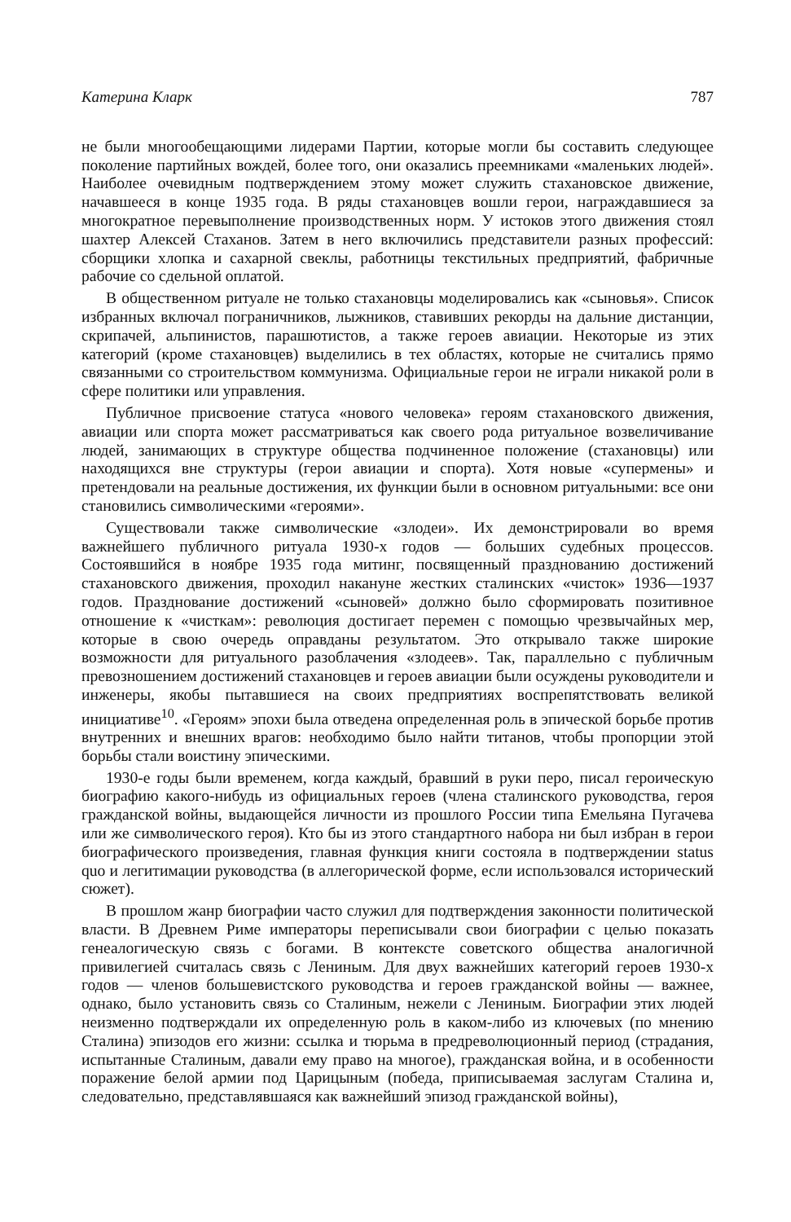Катерина Кларк 787
не были многообещающими лидерами Партии, которые могли бы составить следующее поколение партийных вождей, более того, они оказались преемниками «маленьких людей». Наиболее очевидным подтверждением этому может служить стахановское движение, начавшееся в конце 1935 года. В ряды стахановцев вошли герои, награждавшиеся за многократное перевыполнение производственных норм. У истоков этого движения стоял шахтер Алексей Стаханов. Затем в него включились представители разных профессий: сборщики хлопка и сахарной свеклы, работницы текстильных предприятий, фабричные рабочие со сдельной оплатой.
В общественном ритуале не только стахановцы моделировались как «сыновья». Список избранных включал пограничников, лыжников, ставивших рекорды на дальние дистанции, скрипачей, альпинистов, парашютистов, а также героев авиации. Некоторые из этих категорий (кроме стахановцев) выделились в тех областях, которые не считались прямо связанными со строительством коммунизма. Официальные герои не играли никакой роли в сфере политики или управления.
Публичное присвоение статуса «нового человека» героям стахановского движения, авиации или спорта может рассматриваться как своего рода ритуальное возвеличивание людей, занимающих в структуре общества подчиненное положение (стахановцы) или находящихся вне структуры (герои авиации и спорта). Хотя новые «супермены» и претендовали на реальные достижения, их функции были в основном ритуальными: все они становились символическими «героями».
Существовали также символические «злодеи». Их демонстрировали во время важнейшего публичного ритуала 1930-х годов — больших судебных процессов. Состоявшийся в ноябре 1935 года митинг, посвященный празднованию достижений стахановского движения, проходил накануне жестких сталинских «чисток» 1936—1937 годов. Празднование достижений «сыновей» должно было сформировать позитивное отношение к «чисткам»: революция достигает перемен с помощью чрезвычайных мер, которые в свою очередь оправданы результатом. Это открывало также широкие возможности для ритуального разоблачения «злодеев». Так, параллельно с публичным превозношением достижений стахановцев и героев авиации были осуждены руководители и инженеры, якобы пытавшиеся на своих предприятиях воспрепятствовать великой инициативе<sup>10</sup>. «Героям» эпохи была отведена определенная роль в эпической борьбе против внутренних и внешних врагов: необходимо было найти титанов, чтобы пропорции этой борьбы стали воистину эпическими.
1930-е годы были временем, когда каждый, бравший в руки перо, писал героическую биографию какого-нибудь из официальных героев (члена сталинского руководства, героя гражданской войны, выдающейся личности из прошлого России типа Емельяна Пугачева или же символического героя). Кто бы из этого стандартного набора ни был избран в герои биографического произведения, главная функция книги состояла в подтверждении status quo и легитимации руководства (в аллегорической форме, если использовался исторический сюжет).
В прошлом жанр биографии часто служил для подтверждения законности политической власти. В Древнем Риме императоры переписывали свои биографии с целью показать генеалогическую связь с богами. В контексте советского общества аналогичной привилегией считалась связь с Лениным. Для двух важнейших категорий героев 1930-х годов — членов большевистского руководства и героев гражданской войны — важнее, однако, было установить связь со Сталиным, нежели с Лениным. Биографии этих людей неизменно подтверждали их определенную роль в каком-либо из ключевых (по мнению Сталина) эпизодов его жизни: ссылка и тюрьма в предреволюционный период (страдания, испытанные Сталиным, давали ему право на многое), гражданская война, и в особенности поражение белой армии под Царицыным (победа, приписываемая заслугам Сталина и, следовательно, представлявшаяся как важнейший эпизод гражданской войны),